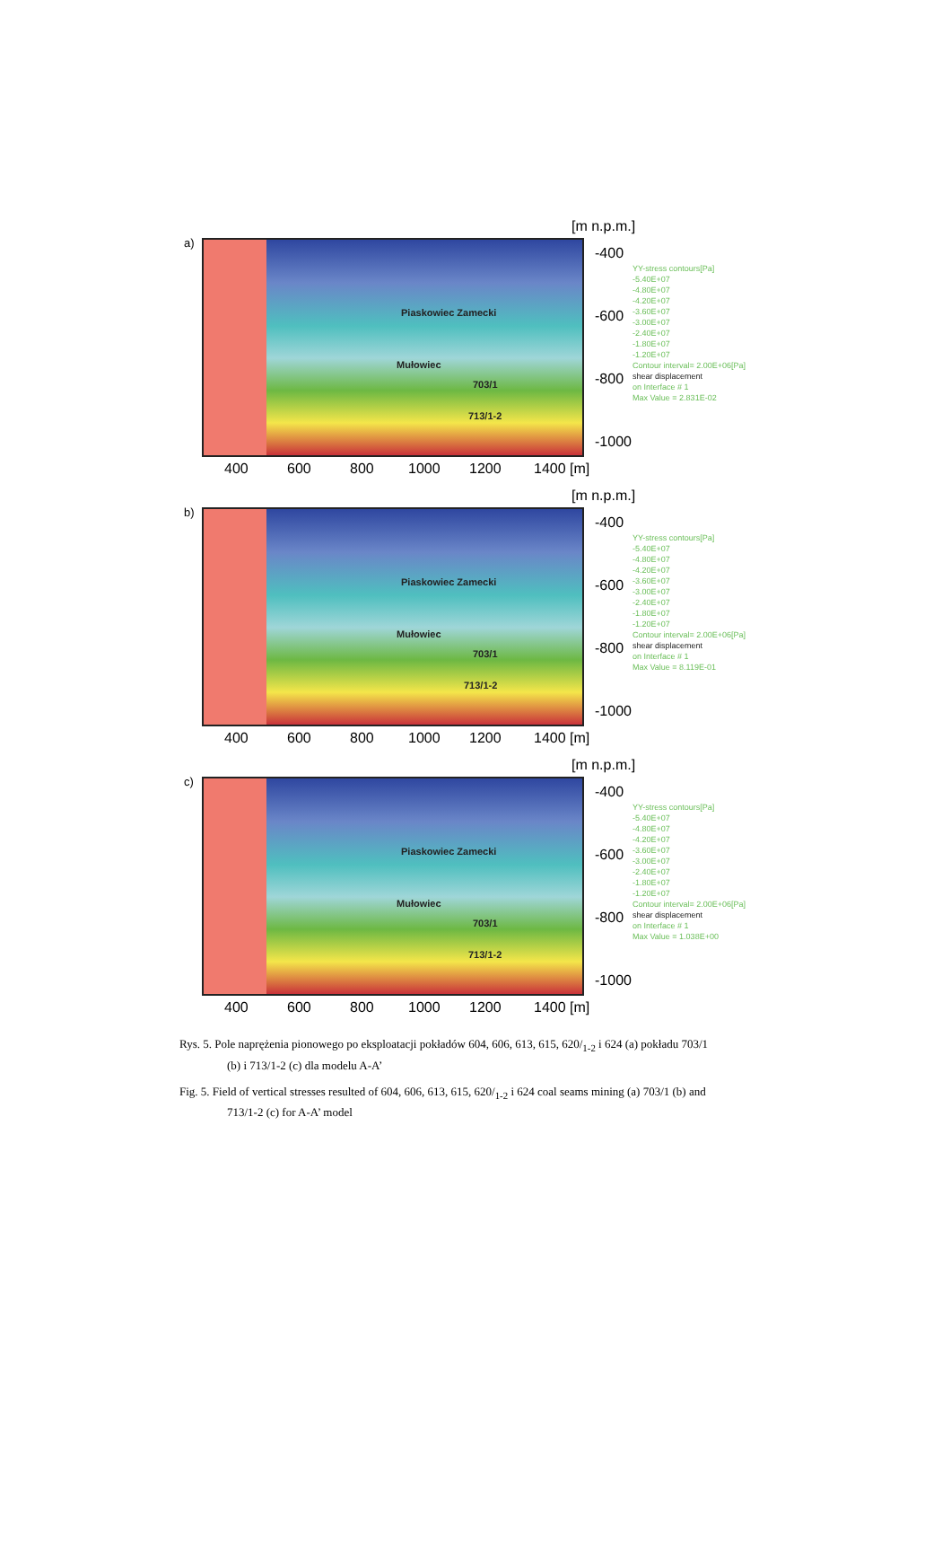[m n.p.m.]
a) Piaskowiec Zamecki
Mułowiec
703/1
713/1-2
-400
-600
-800
-1000
400 600 800 1000 1200 1400 [m]
YY-stress contours[Pa]
-5.40E+07
-4.80E+07
-4.20E+07
-3.60E+07
-3.00E+07
-2.40E+07
-1.80E+07
-1.20E+07
Contour interval= 2.00E+06[Pa]
shear displacement
on Interface # 1
Max Value = 2.831E-02
[m n.p.m.]
b) Piaskowiec Zamecki
Mułowiec
703/1
713/1-2
-400
-600
-800
-1000
400 600 800 1000 1200 1400 [m]
YY-stress contours[Pa]
-5.40E+07
-4.80E+07
-4.20E+07
-3.60E+07
-3.00E+07
-2.40E+07
-1.80E+07
-1.20E+07
Contour interval= 2.00E+06[Pa]
shear displacement
on Interface # 1
Max Value = 8.119E-01
[m n.p.m.]
c) Piaskowiec Zamecki
Mułowiec
703/1
713/1-2
-400
-600
-800
-1000
400 600 800 1000 1200 1400 [m]
YY-stress contours[Pa]
-5.40E+07
-4.80E+07
-4.20E+07
-3.60E+07
-3.00E+07
-2.40E+07
-1.80E+07
-1.20E+07
Contour interval= 2.00E+06[Pa]
shear displacement
on Interface # 1
Max Value = 1.038E+00
Rys. 5. Pole naprężenia pionowego po eksploatacji pokładów 604, 606, 613, 615, 620/<sub>1-2</sub> i 624 (a) pokładu 703/1 (b) i 713/1-2 (c) dla modelu A-A’
Fig. 5. Field of vertical stresses resulted of 604, 606, 613, 615, 620/<sub>1-2</sub> i 624 coal seams mining (a) 703/1 (b) and 713/1-2 (c) for A-A’ model